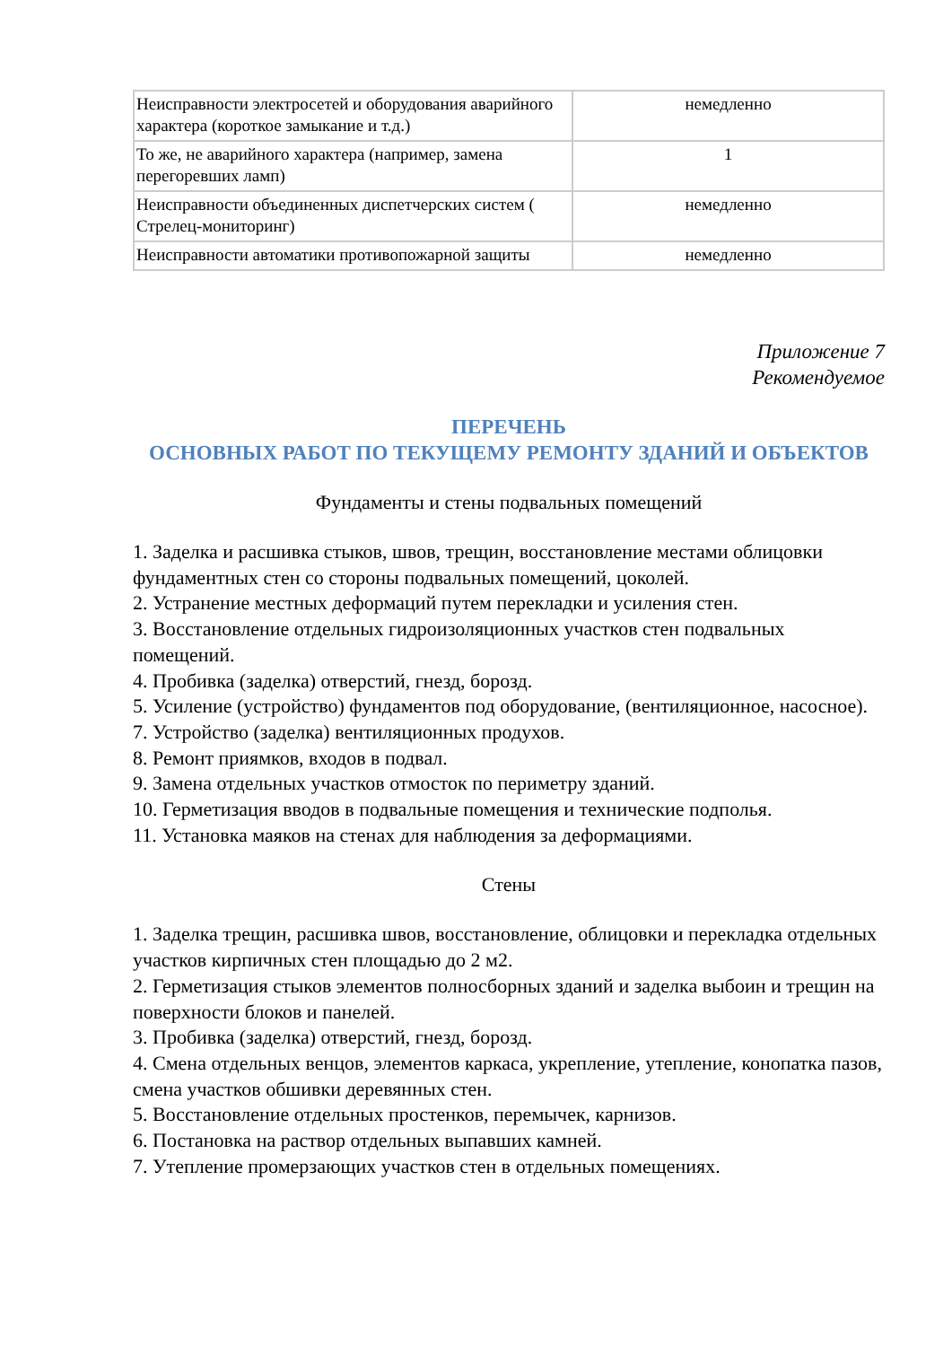| Неисправности электросетей и оборудования аварийного характера (короткое замыкание и т.д.) | немедленно |
| То же, не аварийного характера (например, замена перегоревших ламп) | 1 |
| Неисправности объединенных диспетчерских систем ( Стрелец-мониторинг) | немедленно |
| Неисправности автоматики противопожарной защиты | немедленно |
Приложение 7
Рекомендуемое
ПЕРЕЧЕНЬ
ОСНОВНЫХ РАБОТ ПО ТЕКУЩЕМУ РЕМОНТУ ЗДАНИЙ И ОБЪЕКТОВ
Фундаменты и стены подвальных помещений
1. Заделка и расшивка стыков, швов, трещин, восстановление местами облицовки фундаментных стен со стороны подвальных помещений, цоколей.
2. Устранение местных деформаций путем перекладки и усиления стен.
3. Восстановление отдельных гидроизоляционных участков стен подвальных помещений.
4. Пробивка (заделка) отверстий, гнезд, борозд.
5. Усиление (устройство) фундаментов под оборудование, (вентиляционное, насосное).
7. Устройство (заделка) вентиляционных продухов.
8. Ремонт приямков, входов в подвал.
9. Замена отдельных участков отмосток по периметру зданий.
10. Герметизация вводов в подвальные помещения и технические подполья.
11. Установка маяков на стенах для наблюдения за деформациями.
Стены
1. Заделка трещин, расшивка швов, восстановление, облицовки и перекладка отдельных участков кирпичных стен площадью до 2 м2.
2. Герметизация стыков элементов полносборных зданий и заделка выбоин и трещин на поверхности блоков и панелей.
3. Пробивка (заделка) отверстий, гнезд, борозд.
4. Смена отдельных венцов, элементов каркаса, укрепление, утепление, конопатка пазов, смена участков обшивки деревянных стен.
5. Восстановление отдельных простенков, перемычек, карнизов.
6. Постановка на раствор отдельных выпавших камней.
7. Утепление промерзающих участков стен в отдельных помещениях.